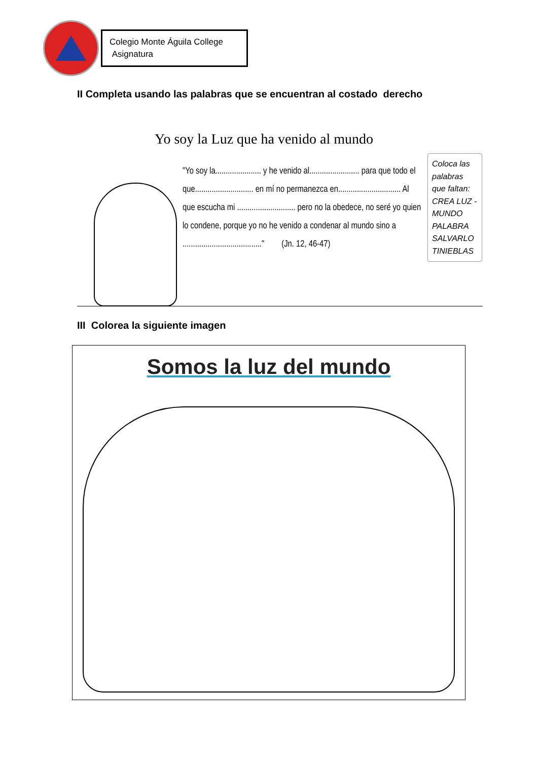Colegio Monte Águila College
Asignatura
II Completa usando las palabras que se encuentran al costado derecho
Yo soy la Luz que ha venido al mundo
"Yo soy la...................... y he venido al........................ para que todo el que............................ en mí no permanezca en.............................. Al que escucha mi ............................ pero no la obedece, no seré yo quien lo condene, porque yo no he venido a condenar al mundo sino a ......................................" (Jn. 12, 46-47)
Coloca las palabras que faltan: CREA LUZ - MUNDO PALABRA SALVARLO TINIEBLAS
III Colorea la siguiente imagen
Somos la luz del mundo